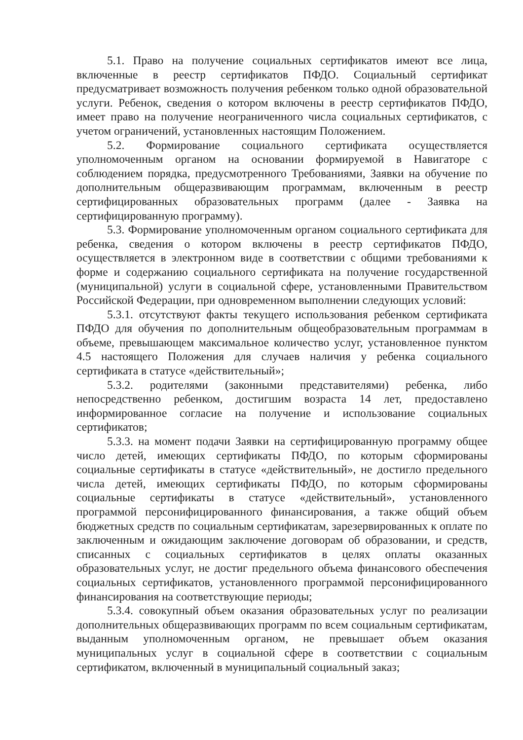5.1. Право на получение социальных сертификатов имеют все лица, включенные в реестр сертификатов ПФДО. Социальный сертификат предусматривает возможность получения ребенком только одной образовательной услуги. Ребенок, сведения о котором включены в реестр сертификатов ПФДО, имеет право на получение неограниченного числа социальных сертификатов, с учетом ограничений, установленных настоящим Положением.
5.2. Формирование социального сертификата осуществляется уполномоченным органом на основании формируемой в Навигаторе с соблюдением порядка, предусмотренного Требованиями, Заявки на обучение по дополнительным общеразвивающим программам, включенным в реестр сертифицированных образовательных программ (далее - Заявка на сертифицированную программу).
5.3. Формирование уполномоченным органом социального сертификата для ребенка, сведения о котором включены в реестр сертификатов ПФДО, осуществляется в электронном виде в соответствии с общими требованиями к форме и содержанию социального сертификата на получение государственной (муниципальной) услуги в социальной сфере, установленными Правительством Российской Федерации, при одновременном выполнении следующих условий:
5.3.1. отсутствуют факты текущего использования ребенком сертификата ПФДО для обучения по дополнительным общеобразовательным программам в объеме, превышающем максимальное количество услуг, установленное пунктом 4.5 настоящего Положения для случаев наличия у ребенка социального сертификата в статусе «действительный»;
5.3.2. родителями (законными представителями) ребенка, либо непосредственно ребенком, достигшим возраста 14 лет, предоставлено информированное согласие на получение и использование социальных сертификатов;
5.3.3. на момент подачи Заявки на сертифицированную программу общее число детей, имеющих сертификаты ПФДО, по которым сформированы социальные сертификаты в статусе «действительный», не достигло предельного числа детей, имеющих сертификаты ПФДО, по которым сформированы социальные сертификаты в статусе «действительный», установленного программой персонифицированного финансирования, а также общий объем бюджетных средств по социальным сертификатам, зарезервированных к оплате по заключенным и ожидающим заключение договорам об образовании, и средств, списанных с социальных сертификатов в целях оплаты оказанных образовательных услуг, не достиг предельного объема финансового обеспечения социальных сертификатов, установленного программой персонифицированного финансирования на соответствующие периоды;
5.3.4. совокупный объем оказания образовательных услуг по реализации дополнительных общеразвивающих программ по всем социальным сертификатам, выданным уполномоченным органом, не превышает объем оказания муниципальных услуг в социальной сфере в соответствии с социальным сертификатом, включенный в муниципальный социальный заказ;